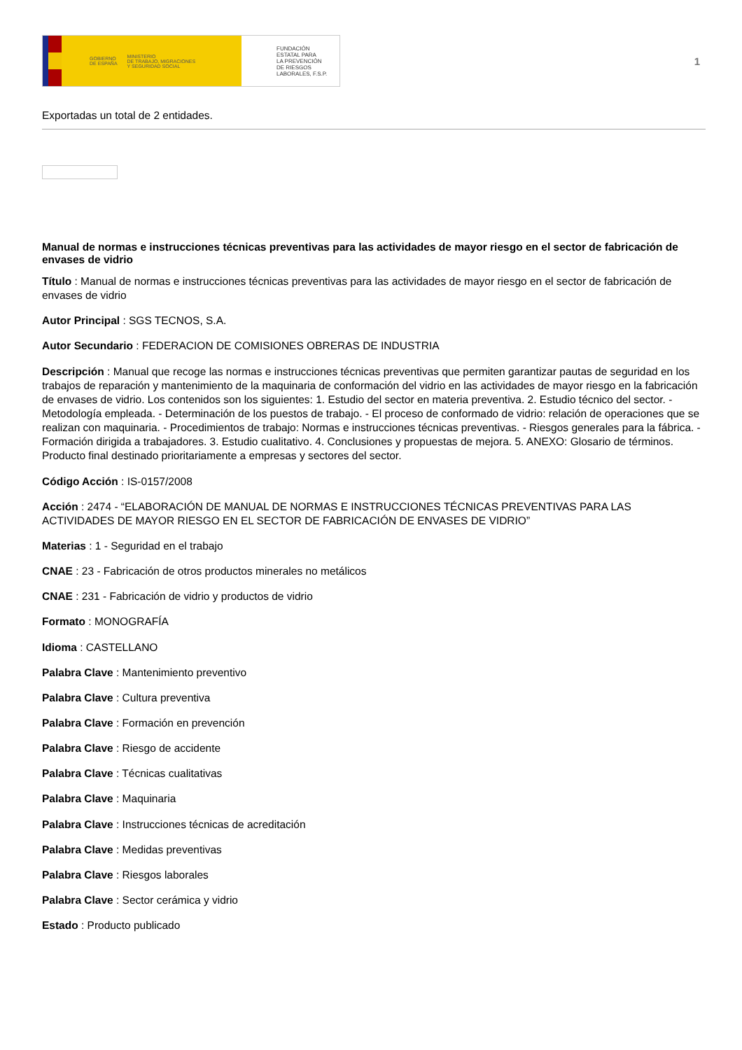GOBIERNO
DE ESPAÑA MINISTERIO
DE TRABAJO, MIGRACIONES
Y SEGURIDAD SOCIAL
FUNDACIÓN
ESTATAL PARA
LA PREVENCIÓN
DE RIESGOS
LABORALES, F.S.P.
1
Exportadas un total de 2 entidades.
Manual de normas e instrucciones técnicas preventivas para las actividades de mayor riesgo en el sector de fabricación de envases de vidrio
Título : Manual de normas e instrucciones técnicas preventivas para las actividades de mayor riesgo en el sector de fabricación de envases de vidrio
Autor Principal : SGS TECNOS, S.A.
Autor Secundario : FEDERACION DE COMISIONES OBRERAS DE INDUSTRIA
Descripción : Manual que recoge las normas e instrucciones técnicas preventivas que permiten garantizar pautas de seguridad en los trabajos de reparación y mantenimiento de la maquinaria de conformación del vidrio en las actividades de mayor riesgo en la fabricación de envases de vidrio. Los contenidos son los siguientes: 1. Estudio del sector en materia preventiva. 2. Estudio técnico del sector. - Metodología empleada. - Determinación de los puestos de trabajo. - El proceso de conformado de vidrio: relación de operaciones que se realizan con maquinaria. - Procedimientos de trabajo: Normas e instrucciones técnicas preventivas. - Riesgos generales para la fábrica. - Formación dirigida a trabajadores. 3. Estudio cualitativo. 4. Conclusiones y propuestas de mejora. 5. ANEXO: Glosario de términos. Producto final destinado prioritariamente a empresas y sectores del sector.
Código Acción : IS-0157/2008
Acción : 2474 - “ELABORACIÓN DE MANUAL DE NORMAS E INSTRUCCIONES TÉCNICAS PREVENTIVAS PARA LAS ACTIVIDADES DE MAYOR RIESGO EN EL SECTOR DE FABRICACIÓN DE ENVASES DE VIDRIO”
Materias : 1 - Seguridad en el trabajo
CNAE : 23 - Fabricación de otros productos minerales no metálicos
CNAE : 231 - Fabricación de vidrio y productos de vidrio
Formato : MONOGRAFÍA
Idioma : CASTELLANO
Palabra Clave : Mantenimiento preventivo
Palabra Clave : Cultura preventiva
Palabra Clave : Formación en prevención
Palabra Clave : Riesgo de accidente
Palabra Clave : Técnicas cualitativas
Palabra Clave : Maquinaria
Palabra Clave : Instrucciones técnicas de acreditación
Palabra Clave : Medidas preventivas
Palabra Clave : Riesgos laborales
Palabra Clave : Sector cerámica y vidrio
Estado : Producto publicado